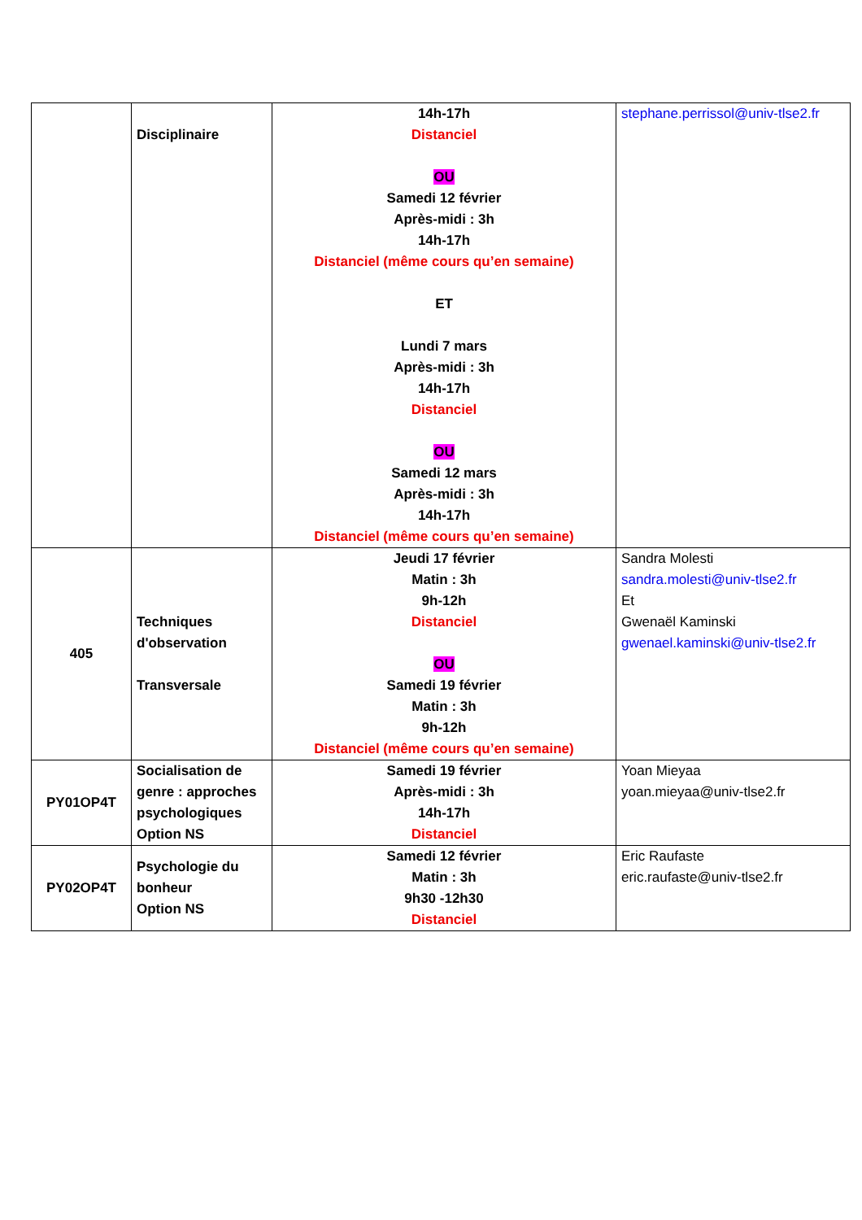| | Disciplinaire | 14h-17h Distanciel OU Samedi 12 février Après-midi : 3h 14h-17h Distanciel (même cours qu’en semaine) ET Lundi 7 mars Après-midi : 3h 14h-17h Distanciel OU Samedi 12 mars Après-midi : 3h 14h-17h Distanciel (même cours qu’en semaine) | stephane.perrissol@univ-tlse2.fr |
| 405 | Techniques d'observation Transversale | Jeudi 17 février Matin : 3h 9h-12h Distanciel OU Samedi 19 février Matin : 3h 9h-12h Distanciel (même cours qu’en semaine) | Sandra Molesti sandra.molesti@univ-tlse2.fr Et Gwenaël Kaminski gwenael.kaminski@univ-tlse2.fr |
| PY01OP4T | Socialisation de genre : approches psychologiques Option NS | Samedi 19 février Après-midi : 3h 14h-17h Distanciel | Yoan Mieyaa yoan.mieyaa@univ-tlse2.fr |
| PY02OP4T | Psychologie du bonheur Option NS | Samedi 12 février Matin : 3h 9h30 -12h30 Distanciel | Eric Raufaste eric.raufaste@univ-tlse2.fr |